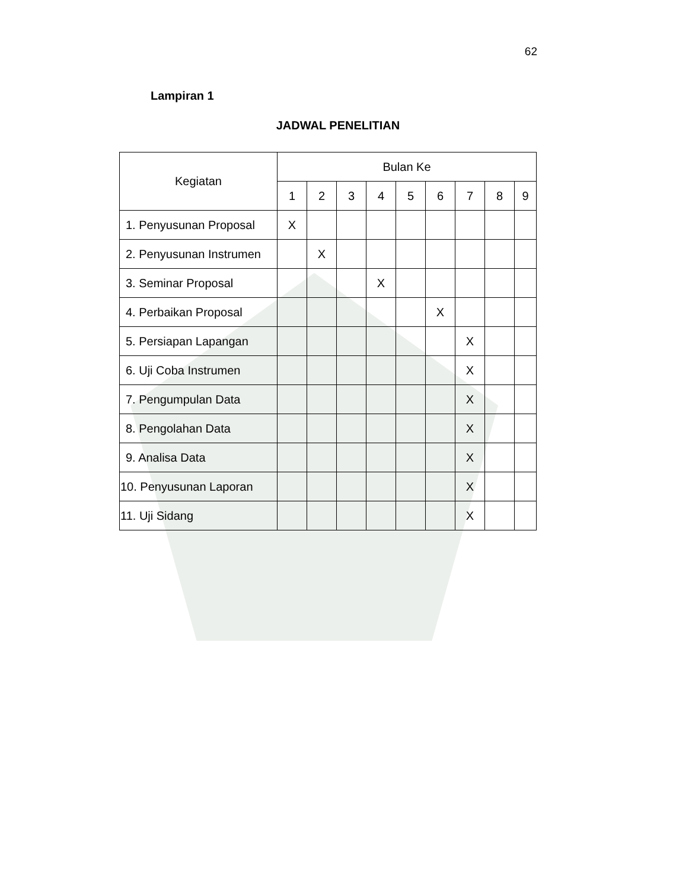62
Lampiran 1
JADWAL PENELITIAN
| Kegiatan | Bulan Ke | | | | | | | | |
| --- | --- | --- | --- | --- | --- | --- | --- | --- | --- |
| | 1 | 2 | 3 | 4 | 5 | 6 | 7 | 8 | 9 |
| 1. Penyusunan Proposal | X | | | | | | | | |
| 2. Penyusunan Instrumen | | X | | | | | | | |
| 3. Seminar Proposal | | | | X | | | | | |
| 4. Perbaikan Proposal | | | | | | X | | | |
| 5. Persiapan Lapangan | | | | | | | X | | |
| 6. Uji Coba Instrumen | | | | | | | X | | |
| 7. Pengumpulan Data | | | | | | | X | | |
| 8. Pengolahan Data | | | | | | | X | | |
| 9. Analisa Data | | | | | | | X | | |
| 10. Penyusunan Laporan | | | | | | | X | | |
| 11. Uji Sidang | | | | | | | X | | |